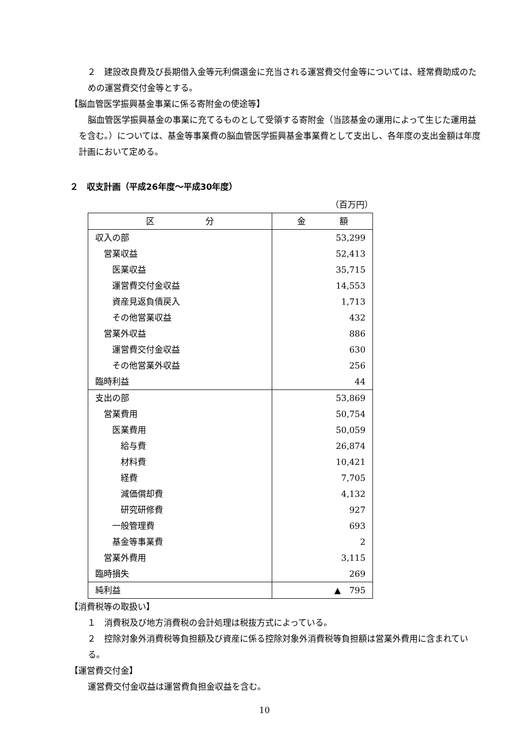２　建設改良費及び長期借入金等元利償還金に充当される運営費交付金等については、経常費助成のための運営費交付金等とする。
【脳血管医学振興基金事業に係る寄附金の使途等】
脳血管医学振興基金の事業に充てるものとして受領する寄附金（当該基金の運用によって生じた運用益を含む。）については、基金等事業費の脳血管医学振興基金事業費として支出し、各年度の支出金額は年度計画において定める。
２　収支計画（平成26年度～平成30年度）
（百万円）
| 区 分 | 金 額 |
| --- | --- |
| 収入の部 | 53,299 |
| 営業収益 | 52,413 |
| 医業収益 | 35,715 |
| 運営費交付金収益 | 14,553 |
| 資産見返負債戻入 | 1,713 |
| その他営業収益 | 432 |
| 営業外収益 | 886 |
| 運営費交付金収益 | 630 |
| その他営業外収益 | 256 |
| 臨時利益 | 44 |
| 支出の部 | 53,869 |
| 営業費用 | 50,754 |
| 医業費用 | 50,059 |
| 給与費 | 26,874 |
| 材料費 | 10,421 |
| 経費 | 7,705 |
| 減価償却費 | 4,132 |
| 研究研修費 | 927 |
| 一般管理費 | 693 |
| 基金等事業費 | 2 |
| 営業外費用 | 3,115 |
| 臨時損失 | 269 |
| 純利益 | ▲ 795 |
【消費税等の取扱い】
　１　消費税及び地方消費税の会計処理は税抜方式によっている。
　２　控除対象外消費税等負担額及び資産に係る控除対象外消費税等負担額は営業外費用に含まれている。
【運営費交付金】
運営費交付金収益は運営費負担金収益を含む。
10